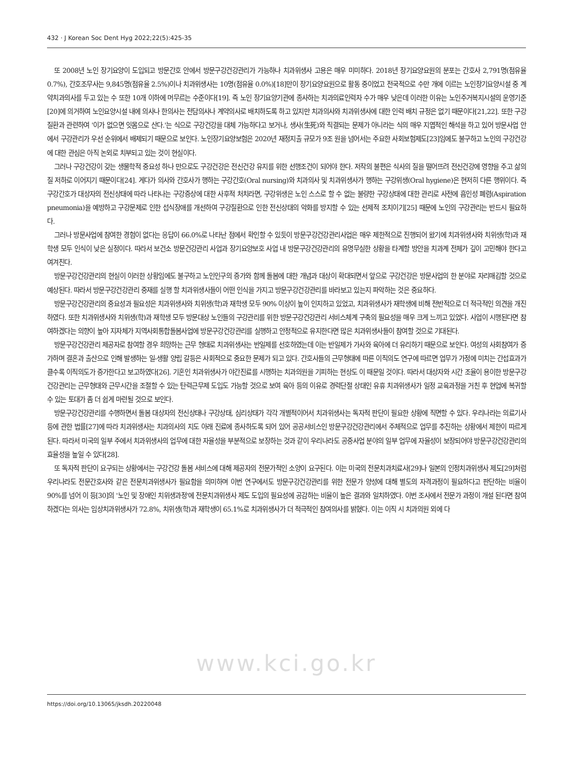432 · J Korean Soc Dent Hyg 2022;22(5):425-35
또 2008년 노인 장기요양이 도입되고 방문간호 안에서 방문구강건강관리가 가능하나 치과위생사 고용은 매우 미미하다. 2018년 장기요양요원의 분포는 간호사 2,791명(점유율 0.7%), 간호조무사는 9,845명(점유율 2.5%)이나 치과위생사는 10명(점유율 0.0%)[18]만이 장기요양요원으로 활동 중이었고 전국적으로 수만 개에 이르는 노인장기요양시설 중 계약치과의사를 두고 있는 수 또한 10개 이하에 머무르는 수준이다[19]. 즉 노인 장기요양기관에 종사하는 치과의료인력자 수가 매우 낮은데 이러한 이유는 노인주거복지시설의 운영기준[20]에 의거하여 노인요양시설 내에 의사나 한의사는 전담의사나 계약의사로 배치하도록 하고 있지만 치과의사와 치과위생사에 대한 인력 배치 규정은 없기 때문이다[21,22]. 또한 구강질환과 관련하여 '이가 없으면 잇몸으로 산다.'는 식으로 구강건강을 대체 가능하다고 보거나, 생사(生死)와 직결되는 문제가 아니라는 식의 매우 지엽적인 해석을 하고 있어 방문사업 안에서 구강관리가 우선 순위에서 배제되기 때문으로 보인다. 노인장기요양보험은 2020년 재정지출 규모가 9조 원을 넘어서는 주요한 사회보험제도[23]임에도 불구하고 노인의 구강건강에 대한 관심은 아직 논외로 치부되고 있는 것이 현실이다.
그러나 구강건강이 갖는 생물학적 중요성 하나 만으로도 구강건강은 전신건강 유지를 위한 선행조건이 되어야 한다. 저작의 불편은 식사의 질을 떨어뜨려 전신건강에 영향을 주고 삶의 질 저하로 이어지기 때문이다[24]. 게다가 의사와 간호사가 행하는 구강간호(Oral nursing)와 치과의사 및 치과위생사가 행하는 구강위생(Oral hygiene)은 현저히 다른 행위이다. 즉 구강간호가 대상자의 전신상태에 따라 나타나는 구강증상에 대한 사후적 처치라면, 구강위생은 노인 스스로 할 수 없는 불량한 구강상태에 대한 관리로 사전에 흡인성 폐렴(Aspiration pneumonia)을 예방하고 구강문제로 인한 섭식장애를 개선하여 구강질환으로 인한 전신상태의 악화를 방지할 수 있는 선제적 조치이기[25] 때문에 노인의 구강관리는 반드시 필요하다.
그러나 방문사업에 참여한 경험이 없다는 응답이 66.0%로 나타난 점에서 확인할 수 있듯이 방문구강건강관리사업은 매우 제한적으로 진행되어 왔기에 치과위생사와 치위생(학)과 재학생 모두 인식이 낮은 실정이다. 따라서 보건소 방문건강관리 사업과 장기요양보호 사업 내 방문구강건강관리의 유명무실한 상황을 타계할 방안을 치과계 전체가 깊이 고민해야 한다고 여겨진다.
방문구강건강관리의 현실이 이러한 상황임에도 불구하고 노인인구의 증가와 함께 돌봄에 대한 개념과 대상이 확대되면서 앞으로 구강건강은 방문사업의 한 분야로 자리매김할 것으로 예상된다. 따라서 방문구강건강관리 중재를 실행 할 치과위생사들이 어떤 인식을 가지고 방문구강건강관리를 바라보고 있는지 파악하는 것은 중요하다.
방문구강건강관리의 중요성과 필요성은 치과위생사와 치위생(학)과 재학생 모두 90% 이상이 높이 인지하고 있었고, 치과위생사가 재학생에 비해 전반적으로 더 적극적인 의견을 개진하였다. 또한 치과위생사와 치위생(학)과 재학생 모두 방문대상 노인들의 구강관리를 위한 방문구강건강관리 서비스체계 구축의 필요성을 매우 크게 느끼고 있었다. 사업이 시행된다면 참여하겠다는 의향이 높아 지자체가 지역사회통합돌봄사업에 방문구강건강관리를 실행하고 안정적으로 유지한다면 많은 치과위생사들이 참여할 것으로 기대된다.
방문구강건강관리 제공자로 참여할 경우 희망하는 근무 형태로 치과위생사는 반일제를 선호하였는데 이는 반일제가 가사와 육아에 더 유리하기 때문으로 보인다. 여성의 사회참여가 증가하며 결혼과 출산으로 인해 발생하는 일-생활 양립 갈등은 사회적으로 중요한 문제가 되고 있다. 간호사들의 근무형태에 따른 이직의도 연구에 따르면 업무가 가정에 미치는 간섭효과가 클수록 이직의도가 증가한다고 보고하였다[26]. 기혼인 치과위생사가 야간진료를 시행하는 치과의원을 기피하는 현상도 이 때문일 것이다. 따라서 대상자와 시간 조율이 용이한 방문구강건강관리는 근무형태와 근무시간을 조절할 수 있는 탄력근무제 도입도 가능할 것으로 보여 육아 등의 이유로 경력단절 상태인 유휴 치과위생사가 일정 교육과정을 거친 후 현업에 복귀할 수 있는 토대가 좀 더 쉽게 마련될 것으로 보인다.
방문구강건강관리를 수행하면서 돌봄 대상자의 전신상태나 구강상태, 심리상태가 각각 개별적이어서 치과위생사는 독자적 판단이 필요한 상황에 직면할 수 있다. 우리나라는 의료기사 등에 관한 법률[27]에 따라 치과위생사는 치과의사의 지도 아래 진료에 종사하도록 되어 있어 공공서비스인 방문구강건강관리에서 주체적으로 업무를 추진하는 상황에서 제한이 따르게 된다. 따라서 미국의 일부 주에서 치과위생사의 업무에 대한 자율성을 부분적으로 보장하는 것과 같이 우리나라도 공중사업 분야의 일부 업무에 자율성이 보장되어야 방문구강건강관리의 효율성을 높일 수 있다[28].
또 독자적 판단이 요구되는 상황에서는 구강건강 돌봄 서비스에 대해 제공자의 전문가적인 소양이 요구된다. 이는 미국의 전문치과치료사[29]나 일본의 인정치과위생사 제도[29]처럼 우리나라도 전문간호사와 같은 전문치과위생사가 필요함을 의미하며 이번 연구에서도 방문구강건강관리를 위한 전문가 양성에 대해 별도의 자격과정이 필요하다고 판단하는 비율이 90%를 넘어 이 등[30]의 '노인 및 장애인 치위생과정'에 전문치과위생사 제도 도입의 필요성에 공감하는 비율이 높은 결과와 일치하였다. 이번 조사에서 전문가 과정이 개설 된다면 참여하겠다는 의사는 임상치과위생사가 72.8%, 치위생(학)과 재학생이 65.1%로 치과위생사가 더 적극적인 참여의사를 밝혔다. 이는 이직 시 치과의원 외에 다
www.kci.go.kr
https://doi.org/10.13065/jksdh.20220048